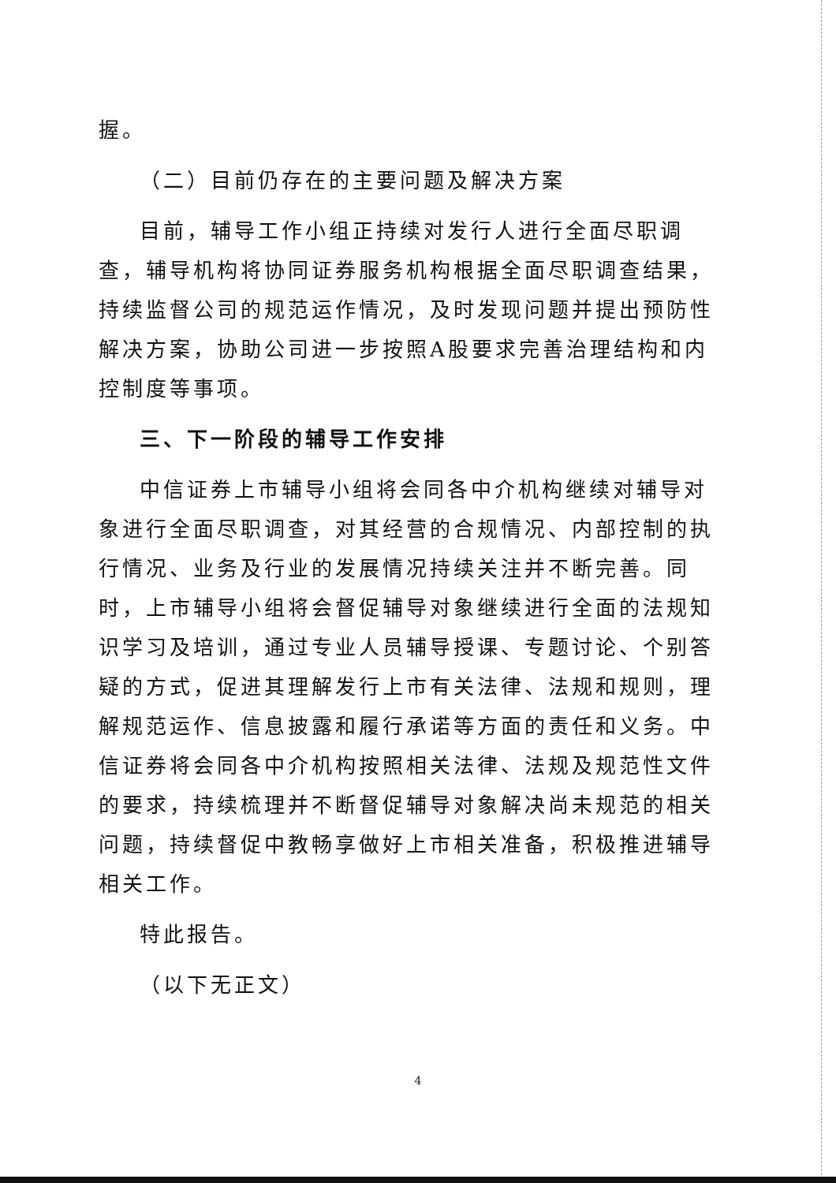握。
（二）目前仍存在的主要问题及解决方案
目前，辅导工作小组正持续对发行人进行全面尽职调查，辅导机构将协同证券服务机构根据全面尽职调查结果，持续监督公司的规范运作情况，及时发现问题并提出预防性解决方案，协助公司进一步按照A股要求完善治理结构和内控制度等事项。
三、下一阶段的辅导工作安排
中信证券上市辅导小组将会同各中介机构继续对辅导对象进行全面尽职调查，对其经营的合规情况、内部控制的执行情况、业务及行业的发展情况持续关注并不断完善。同时，上市辅导小组将会督促辅导对象继续进行全面的法规知识学习及培训，通过专业人员辅导授课、专题讨论、个别答疑的方式，促进其理解发行上市有关法律、法规和规则，理解规范运作、信息披露和履行承诺等方面的责任和义务。中信证券将会同各中介机构按照相关法律、法规及规范性文件的要求，持续梳理并不断督促辅导对象解决尚未规范的相关问题，持续督促中教畅享做好上市相关准备，积极推进辅导相关工作。
特此报告。
（以下无正文）
4